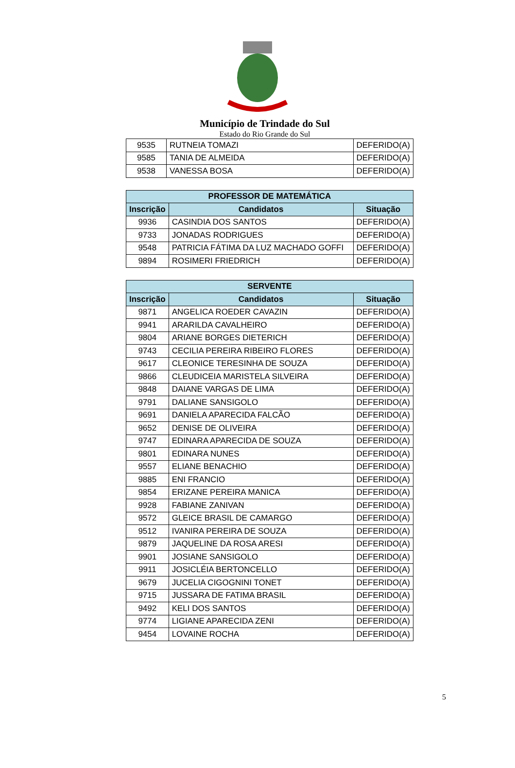Município de Trindade do Sul
Estado do Rio Grande do Sul
| 9535 | RUTNEIA TOMAZI | DEFERIDO(A) |
| 9585 | TANIA DE ALMEIDA | DEFERIDO(A) |
| 9538 | VANESSA BOSA | DEFERIDO(A) |
| PROFESSOR DE MATEMÁTICA | | |
| --- | --- | --- |
| Inscrição | Candidatos | Situação |
| 9936 | CASINDIA DOS SANTOS | DEFERIDO(A) |
| 9733 | JONADAS RODRIGUES | DEFERIDO(A) |
| 9548 | PATRICIA FÁTIMA DA LUZ MACHADO GOFFI | DEFERIDO(A) |
| 9894 | ROSIMERI FRIEDRICH | DEFERIDO(A) |
| SERVENTE | | |
| --- | --- | --- |
| Inscrição | Candidatos | Situação |
| 9871 | ANGELICA ROEDER CAVAZIN | DEFERIDO(A) |
| 9941 | ARARILDA CAVALHEIRO | DEFERIDO(A) |
| 9804 | ARIANE BORGES DIETERICH | DEFERIDO(A) |
| 9743 | CECILIA PEREIRA RIBEIRO FLORES | DEFERIDO(A) |
| 9617 | CLEONICE TERESINHA DE SOUZA | DEFERIDO(A) |
| 9866 | CLEUDICEIA MARISTELA SILVEIRA | DEFERIDO(A) |
| 9848 | DAIANE VARGAS DE LIMA | DEFERIDO(A) |
| 9791 | DALIANE SANSIGOLO | DEFERIDO(A) |
| 9691 | DANIELA APARECIDA FALCÃO | DEFERIDO(A) |
| 9652 | DENISE DE OLIVEIRA | DEFERIDO(A) |
| 9747 | EDINARA APARECIDA DE SOUZA | DEFERIDO(A) |
| 9801 | EDINARA NUNES | DEFERIDO(A) |
| 9557 | ELIANE BENACHIO | DEFERIDO(A) |
| 9885 | ENI FRANCIO | DEFERIDO(A) |
| 9854 | ERIZANE PEREIRA MANICA | DEFERIDO(A) |
| 9928 | FABIANE ZANIVAN | DEFERIDO(A) |
| 9572 | GLEICE BRASIL DE CAMARGO | DEFERIDO(A) |
| 9512 | IVANIRA PEREIRA DE SOUZA | DEFERIDO(A) |
| 9879 | JAQUELINE DA ROSA ARESI | DEFERIDO(A) |
| 9901 | JOSIANE SANSIGOLO | DEFERIDO(A) |
| 9911 | JOSICLÉIA BERTONCELLO | DEFERIDO(A) |
| 9679 | JUCELIA CIGOGNINI TONET | DEFERIDO(A) |
| 9715 | JUSSARA DE FATIMA BRASIL | DEFERIDO(A) |
| 9492 | KELI DOS SANTOS | DEFERIDO(A) |
| 9774 | LIGIANE APARECIDA ZENI | DEFERIDO(A) |
| 9454 | LOVAINE ROCHA | DEFERIDO(A) |
5